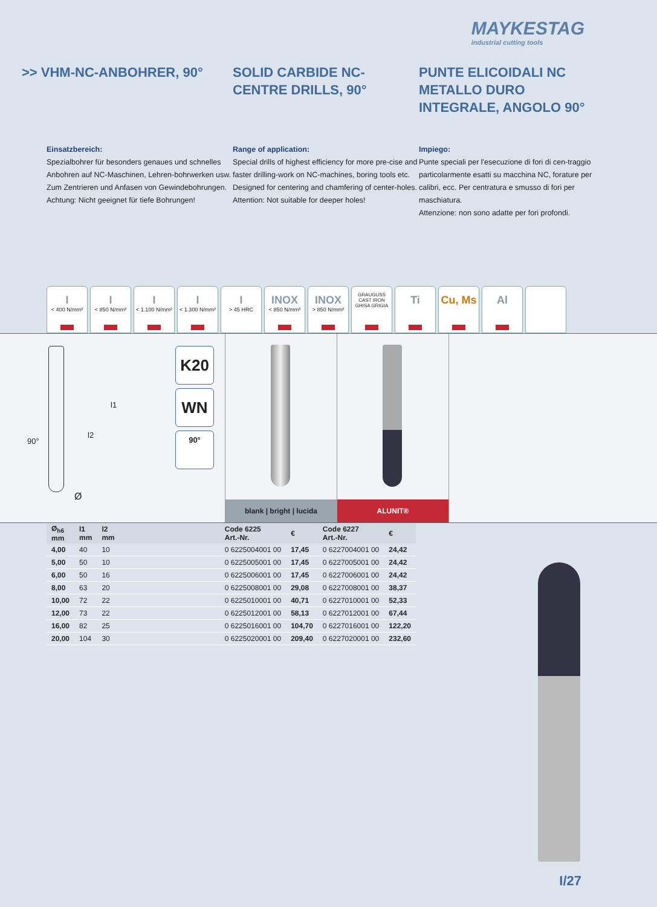MAYKESTAG
industrial cutting tools
>> VHM-NC-ANBOHRER, 90° SOLID CARBIDE NC-CENTRE DRILLS, 90°
PUNTE ELICOIDALI NC METALLO DURO INTEGRALE, ANGOLO 90°
Einsatzbereich:
Spezialbohrer für besonders genaues und schnelles Anbohren auf NC-Maschinen, Lehren-bohrwerken usw. Zum Zentrieren und Anfasen von Gewindebohrungen.
Achtung: Nicht geeignet für tiefe Bohrungen!
Range of application:
Special drills of highest efficiency for more pre-cise and faster drilling-work on NC-machines, boring tools etc. Designed for centering and chamfering of center-holes.
Attention: Not suitable for deeper holes!
Impiego:
Punte speciali per l'esecuzione di fori di cen-traggio particolarmente esatti su macchina NC, forature per calibri, ecc. Per centratura e smusso di fori per maschiatura.
Attenzione: non sono adatte per fori profondi.
I
< 400 N/mm²
I
< 850 N/mm²
I
< 1.100 N/mm²
I
< 1.300 N/mm²
I
> 45 HRC
INOX
< 850 N/mm²
INOX
> 850 N/mm²
GRAUGUSS
CAST IRON
GHISA GRIGIA
Ti Cu, Ms Al
90°
l1
l2
Ø
K20
WN
90°
blank | bright | lucida
ALUNIT®
| Ø<sub>h6</sub> mm | l1 mm | l2 mm | | Code 6225 Art.-Nr. | € | Code 6227 Art.-Nr. | € |
| --- | --- | --- | --- | --- | --- | --- | --- |
| 4,00 | 40 | 10 | | 0 6225004001 00 | 17,45 | 0 6227004001 00 | 24,42 |
| 5,00 | 50 | 10 | | 0 6225005001 00 | 17,45 | 0 6227005001 00 | 24,42 |
| 6,00 | 50 | 16 | | 0 6225006001 00 | 17,45 | 0 6227006001 00 | 24,42 |
| 8,00 | 63 | 20 | | 0 6225008001 00 | 29,08 | 0 6227008001 00 | 38,37 |
| 10,00 | 72 | 22 | | 0 6225010001 00 | 40,71 | 0 6227010001 00 | 52,33 |
| 12,00 | 73 | 22 | | 0 6225012001 00 | 58,13 | 0 6227012001 00 | 67,44 |
| 16,00 | 82 | 25 | | 0 6225016001 00 | 104,70 | 0 6227016001 00 | 122,20 |
| 20,00 | 104 | 30 | | 0 6225020001 00 | 209,40 | 0 6227020001 00 | 232,60 |
I/27